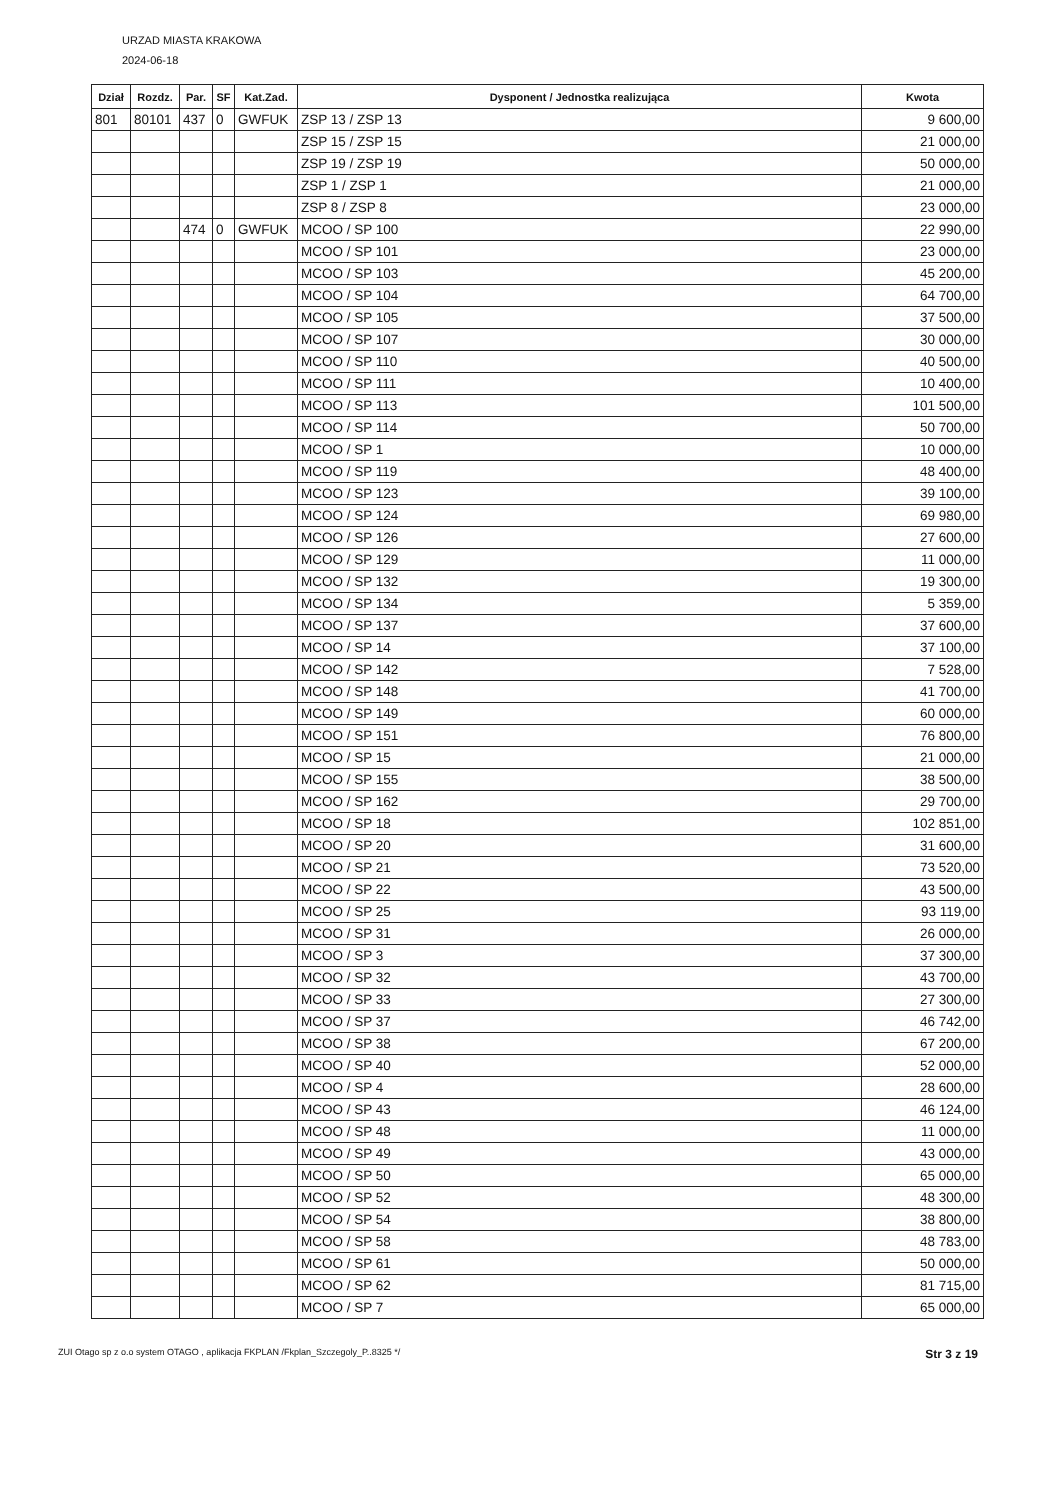URZAD MIASTA KRAKOWA
2024-06-18
| Dział | Rozdz. | Par. | SF | Kat.Zad. | Dysponent / Jednostka realizująca | Kwota |
| --- | --- | --- | --- | --- | --- | --- |
| 801 | 80101 | 437 | 0 | GWFUK | ZSP 13 / ZSP 13 | 9 600,00 |
| | | | | | ZSP 15 / ZSP 15 | 21 000,00 |
| | | | | | ZSP 19 / ZSP 19 | 50 000,00 |
| | | | | | ZSP 1 / ZSP 1 | 21 000,00 |
| | | | | | ZSP 8 / ZSP 8 | 23 000,00 |
| | | 474 | 0 | GWFUK | MCOO / SP 100 | 22 990,00 |
| | | | | | MCOO / SP 101 | 23 000,00 |
| | | | | | MCOO / SP 103 | 45 200,00 |
| | | | | | MCOO / SP 104 | 64 700,00 |
| | | | | | MCOO / SP 105 | 37 500,00 |
| | | | | | MCOO / SP 107 | 30 000,00 |
| | | | | | MCOO / SP 110 | 40 500,00 |
| | | | | | MCOO / SP 111 | 10 400,00 |
| | | | | | MCOO / SP 113 | 101 500,00 |
| | | | | | MCOO / SP 114 | 50 700,00 |
| | | | | | MCOO / SP 1 | 10 000,00 |
| | | | | | MCOO / SP 119 | 48 400,00 |
| | | | | | MCOO / SP 123 | 39 100,00 |
| | | | | | MCOO / SP 124 | 69 980,00 |
| | | | | | MCOO / SP 126 | 27 600,00 |
| | | | | | MCOO / SP 129 | 11 000,00 |
| | | | | | MCOO / SP 132 | 19 300,00 |
| | | | | | MCOO / SP 134 | 5 359,00 |
| | | | | | MCOO / SP 137 | 37 600,00 |
| | | | | | MCOO / SP 14 | 37 100,00 |
| | | | | | MCOO / SP 142 | 7 528,00 |
| | | | | | MCOO / SP 148 | 41 700,00 |
| | | | | | MCOO / SP 149 | 60 000,00 |
| | | | | | MCOO / SP 151 | 76 800,00 |
| | | | | | MCOO / SP 15 | 21 000,00 |
| | | | | | MCOO / SP 155 | 38 500,00 |
| | | | | | MCOO / SP 162 | 29 700,00 |
| | | | | | MCOO / SP 18 | 102 851,00 |
| | | | | | MCOO / SP 20 | 31 600,00 |
| | | | | | MCOO / SP 21 | 73 520,00 |
| | | | | | MCOO / SP 22 | 43 500,00 |
| | | | | | MCOO / SP 25 | 93 119,00 |
| | | | | | MCOO / SP 31 | 26 000,00 |
| | | | | | MCOO / SP 3 | 37 300,00 |
| | | | | | MCOO / SP 32 | 43 700,00 |
| | | | | | MCOO / SP 33 | 27 300,00 |
| | | | | | MCOO / SP 37 | 46 742,00 |
| | | | | | MCOO / SP 38 | 67 200,00 |
| | | | | | MCOO / SP 40 | 52 000,00 |
| | | | | | MCOO / SP 4 | 28 600,00 |
| | | | | | MCOO / SP 43 | 46 124,00 |
| | | | | | MCOO / SP 48 | 11 000,00 |
| | | | | | MCOO / SP 49 | 43 000,00 |
| | | | | | MCOO / SP 50 | 65 000,00 |
| | | | | | MCOO / SP 52 | 48 300,00 |
| | | | | | MCOO / SP 54 | 38 800,00 |
| | | | | | MCOO / SP 58 | 48 783,00 |
| | | | | | MCOO / SP 61 | 50 000,00 |
| | | | | | MCOO / SP 62 | 81 715,00 |
| | | | | | MCOO / SP 7 | 65 000,00 |
ZUI Otago sp z o.o system OTAGO , aplikacja FKPLAN /Fkplan_Szczegoly_P..8325 */ Str 3 z 19